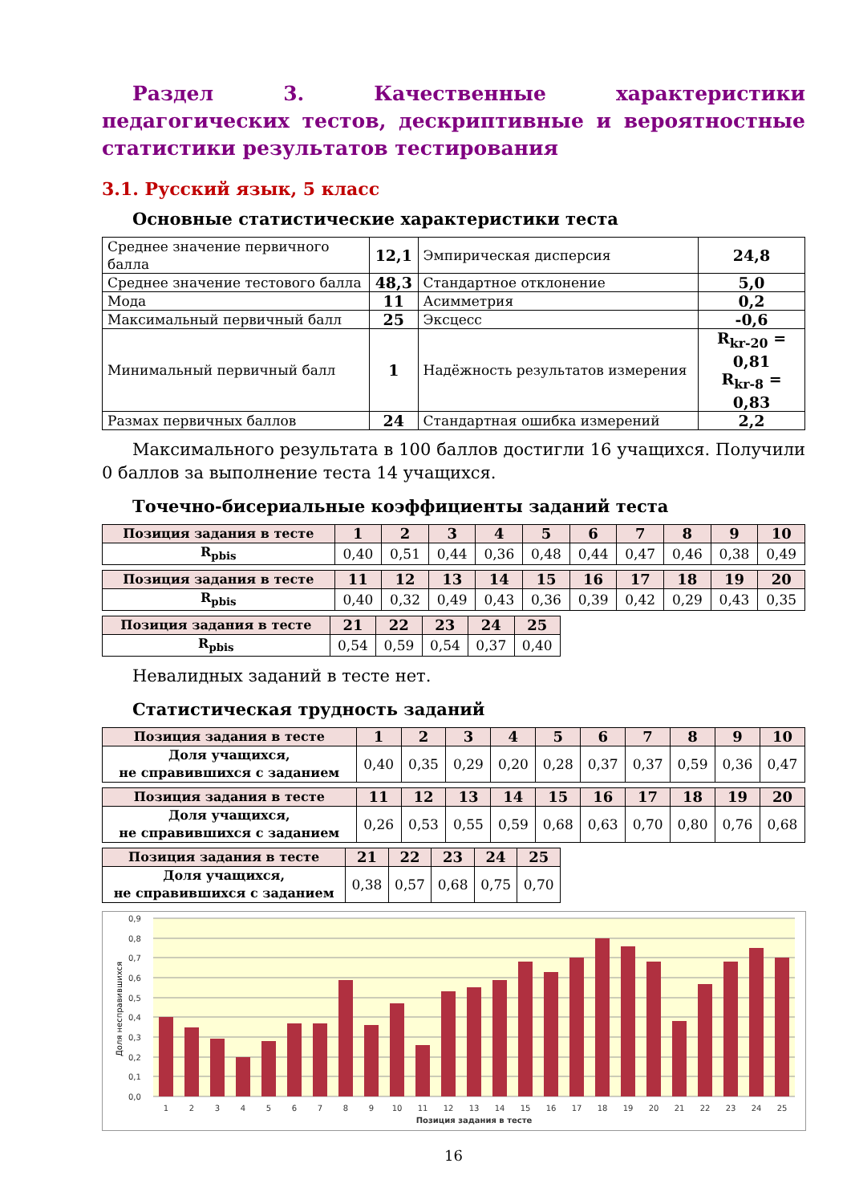Раздел 3. Качественные характеристики педагогических тестов, дескриптивные и вероятностные статистики результатов тестирования
3.1. Русский язык, 5 класс
Основные статистические характеристики теста
| Среднее значение первичного балла | 12,1 | Эмпирическая дисперсия | 24,8 |
| Среднее значение тестового балла | 48,3 | Стандартное отклонение | 5,0 |
| Мода | 11 | Асимметрия | 0,2 |
| Максимальный первичный балл | 25 | Эксцесс | -0,6 |
| Минимальный первичный балл | 1 | Надёжность результатов измерения | R<sub>kr-20</sub> = 0,81 R<sub>kr-8</sub> = 0,83 |
| Размах первичных баллов | 24 | Стандартная ошибка измерений | 2,2 |
Максимального результата в 100 баллов достигли 16 учащихся. Получили 0 баллов за выполнение теста 14 учащихся.
Точечно-бисериальные коэффициенты заданий теста
| Позиция задания в тесте | 1 | 2 | 3 | 4 | 5 | 6 | 7 | 8 | 9 | 10 |
| --- | --- | --- | --- | --- | --- | --- | --- | --- | --- | --- |
| R<sub>pbis</sub> | 0,40 | 0,51 | 0,44 | 0,36 | 0,48 | 0,44 | 0,47 | 0,46 | 0,38 | 0,49 |
| Позиция задания в тесте | 11 | 12 | 13 | 14 | 15 | 16 | 17 | 18 | 19 | 20 |
| --- | --- | --- | --- | --- | --- | --- | --- | --- | --- | --- |
| R<sub>pbis</sub> | 0,40 | 0,32 | 0,49 | 0,43 | 0,36 | 0,39 | 0,42 | 0,29 | 0,43 | 0,35 |
| Позиция задания в тесте | 21 | 22 | 23 | 24 | 25 |
| --- | --- | --- | --- | --- | --- |
| R<sub>pbis</sub> | 0,54 | 0,59 | 0,54 | 0,37 | 0,40 |
Невалидных заданий в тесте нет.
Статистическая трудность заданий
| Позиция задания в тесте | 1 | 2 | 3 | 4 | 5 | 6 | 7 | 8 | 9 | 10 |
| --- | --- | --- | --- | --- | --- | --- | --- | --- | --- | --- |
| Доля учащихся, не справившихся с заданием | 0,40 | 0,35 | 0,29 | 0,20 | 0,28 | 0,37 | 0,37 | 0,59 | 0,36 | 0,47 |
| Позиция задания в тесте | 11 | 12 | 13 | 14 | 15 | 16 | 17 | 18 | 19 | 20 |
| --- | --- | --- | --- | --- | --- | --- | --- | --- | --- | --- |
| Доля учащихся, не справившихся с заданием | 0,26 | 0,53 | 0,55 | 0,59 | 0,68 | 0,63 | 0,70 | 0,80 | 0,76 | 0,68 |
| Позиция задания в тесте | 21 | 22 | 23 | 24 | 25 |
| --- | --- | --- | --- | --- | --- |
| Доля учащихся, не справившихся с заданием | 0,38 | 0,57 | 0,68 | 0,75 | 0,70 |
0,9
0,8
0,7
0,6
0,5
0,4
0,3
0,2
0,1
0,0
Доля несправившихся
1
2
3
4
5
6
7
8
9
10
11
12
13
14
15
16
17
18
19
20
21
22
23
24
25
Позиция задания в тесте
16